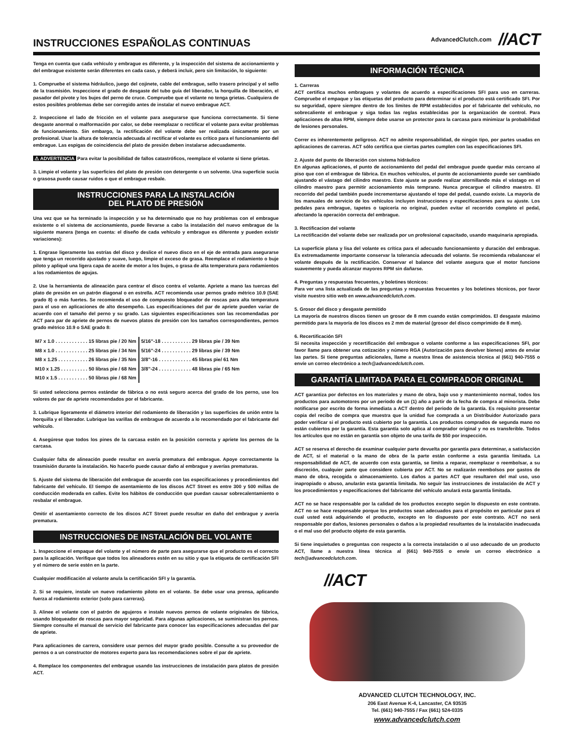INSTRUCCIONES ESPAÑOLAS CONTINUAS
AdvancedClutch.com //ACT
Tenga en cuenta que cada vehículo y embrague es diferente, y la inspección del sistema de accionamiento y del embrague existente serán diferentes en cada caso, y deberá incluir, pero sin limitación, lo siguiente:
1. Compruebe el sistema hidráulico, juego del cojinete, cable del embrague, sello trasero principal y el sello de la trasmisión. Inspeccione el grado de desgaste del tubo guía del liberador, la horquilla de liberación, el pasador del pivote y los bujes del perno de cruce. Compruebe que el volante no tenga grietas. Cualquiera de estos posibles problemas debe ser corregido antes de instalar el nuevo embrague ACT.
2. Inspeccione el lado de fricción en el volante para asegurarse que funciona correctamente. Si tiene desgaste anormal o malformación por calor, se debe reemplazar o rectificar el volante para evitar problemas de funcionamiento. Sin embargo, la rectificación del volante debe ser realizada únicamente por un profesional. Usar la altura de tolerancia adecuada al rectificar el volante es crítico para el funcionamiento del embrague. Las espigas de coincidencia del plato de presión deben instalarse adecuadamente.
⚠ ADVERTENCIA Para evitar la posibilidad de fallos catastróficos, reemplace el volante si tiene grietas.
3. Limpie el volante y las superficies del plato de presión con detergente o un solvente. Una superficie sucia o grasosa puede causar ruidos o que el embrague resbale.
INSTRUCCIONES PARA LA INSTALACIÓN
DEL PLATO DE PRESIÓN
Una vez que se ha terminado la inspección y se ha determinado que no hay problemas con el embrague existente o el sistema de accionamiento, puede llevarse a cabo la instalación del nuevo embrague de la siguiente manera (tenga en cuenta: el diseño de cada vehículo y embrague es diferente y pueden existir variaciones):
1. Engrase ligeramente las estrías del disco y deslice el nuevo disco en el eje de entrada para asegurarse que tenga un recorrido ajustado y suave, luego, limpie el exceso de grasa. Reemplace el rodamiento o buje piloto y apliqué una ligera capa de aceite de motor a los bujes, o grasa de alta temperatura para rodamientos a los rodamientos de agujas.
2. Use la herramienta de alineación para centrar el disco contra el volante. Apriete a mano las tuercas del plato de presión en un patrón diagonal o en estrella. ACT recomienda usar pernos grado métrico 10.9 (SAE grado 8) o más fuertes. Se recomienda el uso de compuesto bloqueador de roscas para alta temperatura para el uso en aplicaciones de alto desempeño. Las especificaciones del par de apriete pueden variar de acuerdo con el tamaño del perno y su grado. Las siguientes especificaciones son las recomendadas por ACT para par de apriete de pernos de nuevos platos de presión con los tamaños correspondientes, pernos grado métrico 10.9 o SAE grado 8:
| M7 x 1.0 . . . . . . . . . . . . 15 libras pie / 20 Nm | 5/16”-18 . . . . . . . . . . . 29 libras pie / 39 Nm |
| M8 x 1.0 . . . . . . . . . . . . 25 libras pie / 34 Nm | 5/16”-24 . . . . . . . . . . . 29 libras pie / 39 Nm |
| M8 x 1.25 . . . . . . . . . . . 26 libras pie / 35 Nm | 3/8”-16 . . . . . . . . . . . . 45 libras pie/ 61 Nm |
| M10 x 1.25 . . . . . . . . . . 50 libras pie / 68 Nm | 3/8”-24 . . . . . . . . . . . . 48 libras pie / 65 Nm |
| M10 x 1.5 . . . . . . . . . . . 50 libras pie / 68 Nm | |
Si usted selecciona pernos estándar de fábrica o no está seguro acerca del grado de los perno, use los valores de par de apriete recomendados por el fabricante.
3. Lubrique ligeramente el diámetro interior del rodamiento de liberación y las superficies de unión entre la horquilla y el liberador. Lubrique las varillas de embrague de acuerdo a lo recomendado por el fabricante del vehículo.
4. Asegúrese que todos los pines de la carcasa estén en la posición correcta y apriete los pernos de la carcasa.
Cualquier falta de alineación puede resultar en avería prematura del embrague. Apoye correctamente la trasmisión durante la instalación. No hacerlo puede causar daño al embrague y averías prematuras.
5. Ajuste del sistema de liberación del embrague de acuerdo con las especificaciones y procedimientos del fabricante del vehículo. El tiempo de asentamiento de los discos ACT Street es entre 300 y 500 millas de conducción moderada en calles. Evite los hábitos de conducción que puedan causar sobrecalentamiento o resbalar el embrague.
Omitir el asentamiento correcto de los discos ACT Street puede resultar en daño del embrague y avería prematura.
INSTRUCCIONES DE INSTALACIÓN DEL VOLANTE
1. Inspeccione el empaque del volante y el número de parte para asegurarse que el producto es el correcto para la aplicación. Verifique que todos los alineadores estén en su sitio y que la etiqueta de certificación SFI y el número de serie estén en la parte.
Cualquier modificación al volante anula la certificación SFI y la garantía.
2. Si se requiere, instale un nuevo rodamiento piloto en el volante. Se debe usar una prensa, aplicando fuerza al rodamiento exterior (solo para carreras).
3. Alinee el volante con el patrón de agujeros e instale nuevos pernos de volante originales de fábrica, usando bloqueador de roscas para mayor seguridad. Para algunas aplicaciones, se suministran los pernos. Siempre consulte el manual de servicio del fabricante para conocer las especificaciones adecuadas del par de apriete.
Para aplicaciones de carrera, considere usar pernos del mayor grado posible. Consulte a su proveedor de pernos o a un constructor de motores experto para las recomendaciones sobre el par de apriete.
4. Remplace los componentes del embrague usando las instrucciones de instalación para platos de presión ACT.
INFORMACIÓN TÉCNICA
1. Carreras
ACT certifica muchos embragues y volantes de acuerdo a especificaciones SFI para uso en carreras. Compruebe el empaque y las etiquetas del producto para determinar si el producto está certificado SFI. Por su seguridad, opere siempre dentro de los límites de RPM establecidos por el fabricante del vehículo, no sobrecaliente el embrague y siga todas las reglas establecidas por la organización de control. Para aplicaciones de altas RPM, siempre debe usarse un protector para la carcasa para minimizar la probabilidad de lesiones personales.
Correr es inherentemente peligroso. ACT no admite responsabilidad, de ningún tipo, por partes usadas en aplicaciones de carreras. ACT sólo certifica que ciertas partes cumplen con las especificaciones SFI.
2. Ajuste del punto de liberación con sistema hidráulico
En algunas aplicaciones, el punto de accionamiento del pedal del embrague puede quedar más cercano al piso que con el embrague de fábrica. En muchos vehículos, el punto de accionamiento puede ser cambiado ajustando el vástago del cilindro maestro. Este ajuste se puede realizar atornillando más el vástago en el cilindro maestro para permitir accionamiento más temprano. Nunca precargue el cilindro maestro. El recorrido del pedal también puede incrementarse ajustando el tope del pedal, cuando existe. La mayoría de los manuales de servicio de los vehículos incluyen instrucciones y especificaciones para su ajuste. Los pedales para embrague, tapetes o tapicería no original, pueden evitar el recorrido completo el pedal, afectando la operación correcta del embrague.
3. Rectificacion del volante
La rectificación del volante debe ser realizada por un profesional capacitado, usando maquinaria apropiada.
La superficie plana y lisa del volante es crítica para el adecuado funcionamiento y duración del embrague. Es extremadamente importante conservar la tolerancia adecuada del volante. Se recomienda rebalancear el volante después de la rectificación. Conservar el balance del volante asegura que el motor funcione suavemente y pueda alcanzar mayores RPM sin dañarse.
4. Preguntas y respuestas frecuentes, y boletines técnicos:
Para ver una lista actualizada de las preguntas y respuestas frecuentes y los boletines técnicos, por favor visite nuestro sitio web en www.advancedclutch.com.
5. Grosor del disco y desgaste permitido
La mayoría de nuestros discos tienen un grosor de 8 mm cuando están comprimidos. El desgaste máximo permitido para la mayoría de los discos es 2 mm de material (grosor del disco comprimido de 8 mm).
6. Recertificación SFI
Si necesita inspección y recertificación del embrague o volante conforme a las especificaciones SFI, por favor llame para obtener una cotización y número RGA (Autorización para devolver bienes) antes de enviar las partes. Si tiene preguntas adicionales, llame a nuestra línea de asistencia técnica al (661) 940-7555 o envíe un correo electrónico a tech@advancedclutch.com.
GARANTÍA LIMITADA PARA EL COMPRADOR ORIGINAL
ACT garantiza por defectos en los materiales y mano de obra, bajo uso y mantenimiento normal, todos los productos para automotores por un periodo de un (1) año a partir de la fecha de compra al minorista. Debe notificarse por escrito de forma inmediata a ACT dentro del periodo de la garantía. Es requisito presentar copia del recibo de compra que muestra que la unidad fue comprada a un Distribuidor Autorizado para poder verificar si el producto está cubierto por la garantía. Los productos comprados de segunda mano no están cubiertos por la garantía. Esta garantía solo aplica al comprador original y no es transferible. Todos los artículos que no están en garantía son objeto de una tarifa de $50 por inspección.
ACT se reserva el derecho de examinar cualquier parte devuelta por garantía para determinar, a satisfacción de ACT, si el material o la mano de obra de la parte están conforme a esta garantía limitada. La responsabilidad de ACT, de acuerdo con esta garantía, se limita a reparar, reemplazar o reembolsar, a su discreción, cualquier parte que considere cubierta por ACT. No se realizarán reembolsos por gastos de mano de obra, recogida o almacenamiento. Los daños a partes ACT que resultaren del mal uso, uso inapropiado o abuso, anularán esta garantía limitada. No seguir las instrucciones de instalación de ACT y los procedimientos y especificaciones del fabricante del vehículo anulará esta garantía limitada.
ACT no se hace responsable por la calidad de los productos excepto según lo dispuesto en este contrato. ACT no se hace responsable porque los productos sean adecuados para el propósito en particular para el cual usted está adquiriendo el producto, excepto en lo dispuesto por este contrato. ACT no será responsable por daños, lesiones personales o daños a la propiedad resultantes de la instalación inadecuada o el mal uso del producto objeto de esta garantía.
Si tiene inquietudes o preguntas con respecto a la correcta instalación o al uso adecuado de un producto ACT, llame a nuestra línea técnica al (661) 940-7555 o envíe un correo electrónico a tech@advancedclutch.com.
//ACT
ADVANCED CLUTCH TECHNOLOGY, INC.
206 East Avenue K-4, Lancaster, CA 93535
Tel. (661) 940-7555 / Fax (661) 524-0335
www.advancedclutch.com